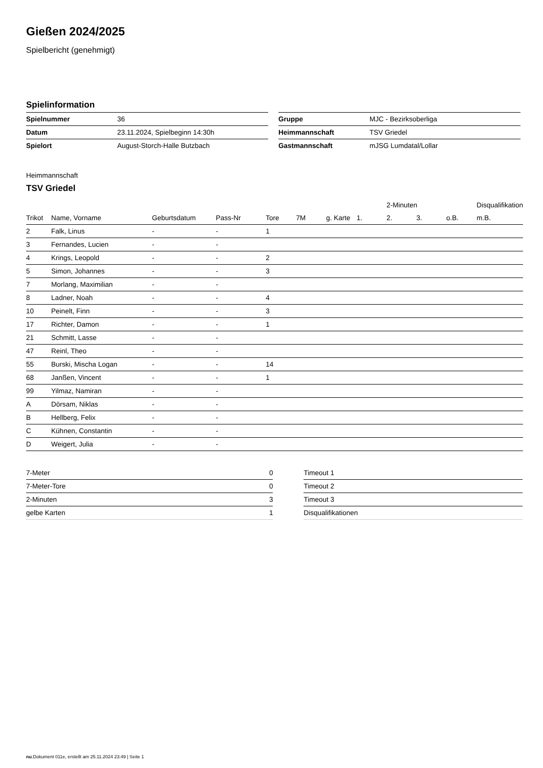Gießen 2024/2025
Spielbericht (genehmigt)
Spielinformation
| Spielnummer | 36 |
| Datum | 23.11.2024, Spielbeginn 14:30h |
| Spielort | August-Storch-Halle Butzbach |
| Gruppe | MJC - Bezirksoberliga |
| Heimmannschaft | TSV Griedel |
| Gastmannschaft | mJSG Lumdatal/Lollar |
Heimmannschaft
TSV Griedel
| | | | | | | | | 2-Minuten | | | Disqualifikation |
| --- | --- | --- | --- | --- | --- | --- | --- | --- | --- | --- | --- |
| Trikot | Name, Vorname | Geburtsdatum | Pass-Nr | Tore | 7M | g. Karte | 1. | 2. | 3. | o.B. | m.B. |
| 2 | Falk, Linus | - | - | 1 | | | | | | | |
| 3 | Fernandes, Lucien | - | - | | | | | | | | |
| 4 | Krings, Leopold | - | - | 2 | | | | | | | |
| 5 | Simon, Johannes | - | - | 3 | | | | | | | |
| 7 | Morlang, Maximilian | - | - | | | | | | | | |
| 8 | Ladner, Noah | - | - | 4 | | | | | | | |
| 10 | Peinelt, Finn | - | - | 3 | | | | | | | |
| 17 | Richter, Damon | - | - | 1 | | | | | | | |
| 21 | Schmitt, Lasse | - | - | | | | | | | | |
| 47 | Reinl, Theo | - | - | | | | | | | | |
| 55 | Burski, Mischa Logan | - | - | 14 | | | | | | | |
| 68 | Janßen, Vincent | - | - | 1 | | | | | | | |
| 99 | Yilmaz, Namiran | - | - | | | | | | | | |
| A | Dörsam, Niklas | - | - | | | | | | | | |
| B | Hellberg, Felix | - | - | | | | | | | | |
| C | Kühnen, Constantin | - | - | | | | | | | | |
| D | Weigert, Julia | - | - | | | | | | | | |
| 7-Meter | 0 |
| 7-Meter-Tore | 0 |
| 2-Minuten | 3 |
| gelbe Karten | 1 |
| Timeout 1 |
| Timeout 2 |
| Timeout 3 |
| Disqualifikationen |
nu.Dokument 011e, erstellt am 25.11.2024 23:49 | Seite 1